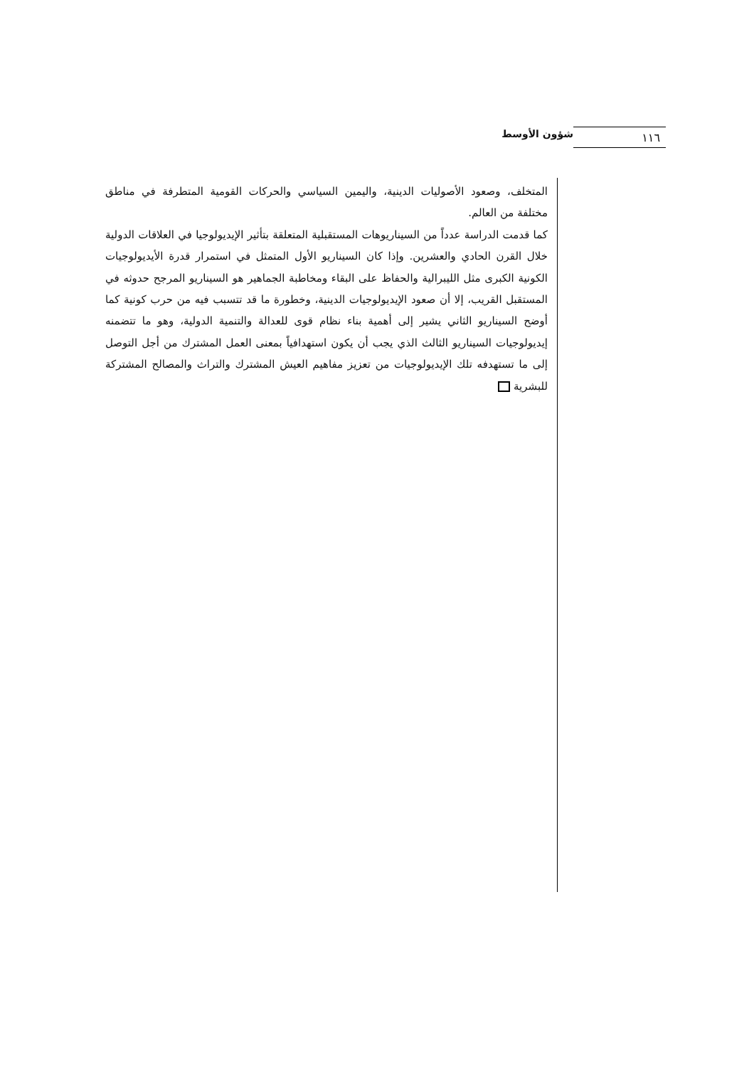شؤون الأوسط ١١٦
المتخلف، وصعود الأصوليات الدينية، واليمين السياسي والحركات القومية المتطرفة في مناطق مختلفة من العالم.
كما قدمت الدراسة عدداً من السيناريوهات المستقبلية المتعلقة بتأثير الإيديولوجيا في العلاقات الدولية خلال القرن الحادي والعشرين. وإذا كان السيناريو الأول المتمثل في استمرار قدرة الأيديولوجيات الكونية الكبرى مثل الليبرالية والحفاظ على البقاء ومخاطبة الجماهير هو السيناريو المرجح حدوثه في المستقبل القريب، إلا أن صعود الإيديولوجيات الدينية، وخطورة ما قد تتسبب فيه من حرب كونية كما أوضح السيناريو الثاني يشير إلى أهمية بناء نظام قوى للعدالة والتنمية الدولية، وهو ما تتضمنه إيديولوجيات السيناريو الثالث الذي يجب أن يكون استهدافياً بمعنى العمل المشترك من أجل التوصل إلى ما تستهدفه تلك الإيديولوجيات من تعزيز مفاهيم العيش المشترك والتراث والمصالح المشتركة للبشرية